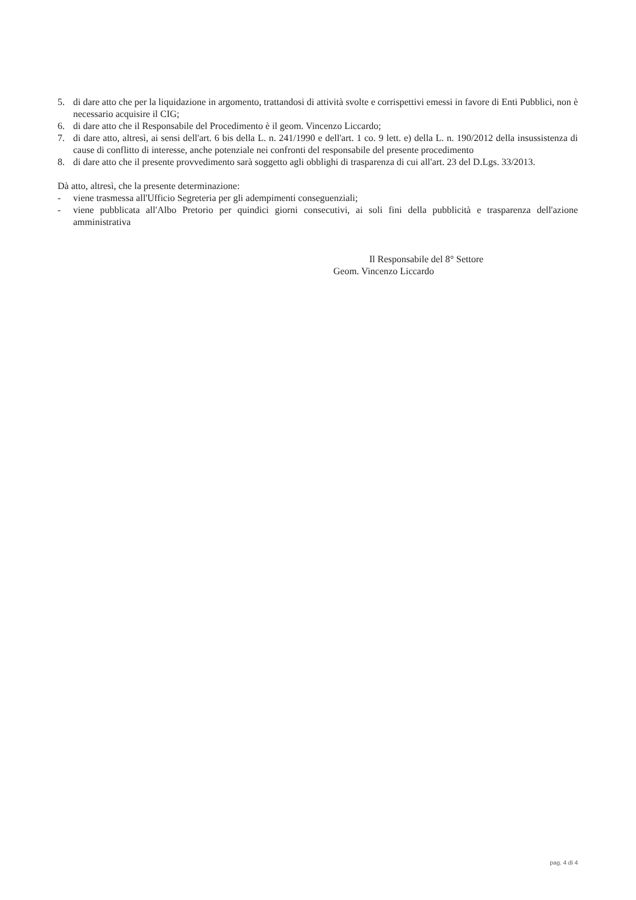5. di dare atto che per la liquidazione in argomento, trattandosi di attività svolte e corrispettivi emessi in favore di Enti Pubblici, non è necessario acquisire il CIG;
6. di dare atto che il Responsabile del Procedimento è il geom. Vincenzo Liccardo;
7. di dare atto, altresì, ai sensi dell'art. 6 bis della L. n. 241/1990 e dell'art. 1 co. 9 lett. e) della L. n. 190/2012 della insussistenza di cause di conflitto di interesse, anche potenziale nei confronti del responsabile del presente procedimento
8. di dare atto che il presente provvedimento sarà soggetto agli obblighi di trasparenza di cui all'art. 23 del D.Lgs. 33/2013.
Dà atto, altresì, che la presente determinazione:
- viene trasmessa all'Ufficio Segreteria per gli adempimenti conseguenziali;
- viene pubblicata all'Albo Pretorio per quindici giorni consecutivi, ai soli fini della pubblicità e trasparenza dell'azione amministrativa
Il Responsabile del 8° Settore
Geom. Vincenzo Liccardo
pag. 4 di 4